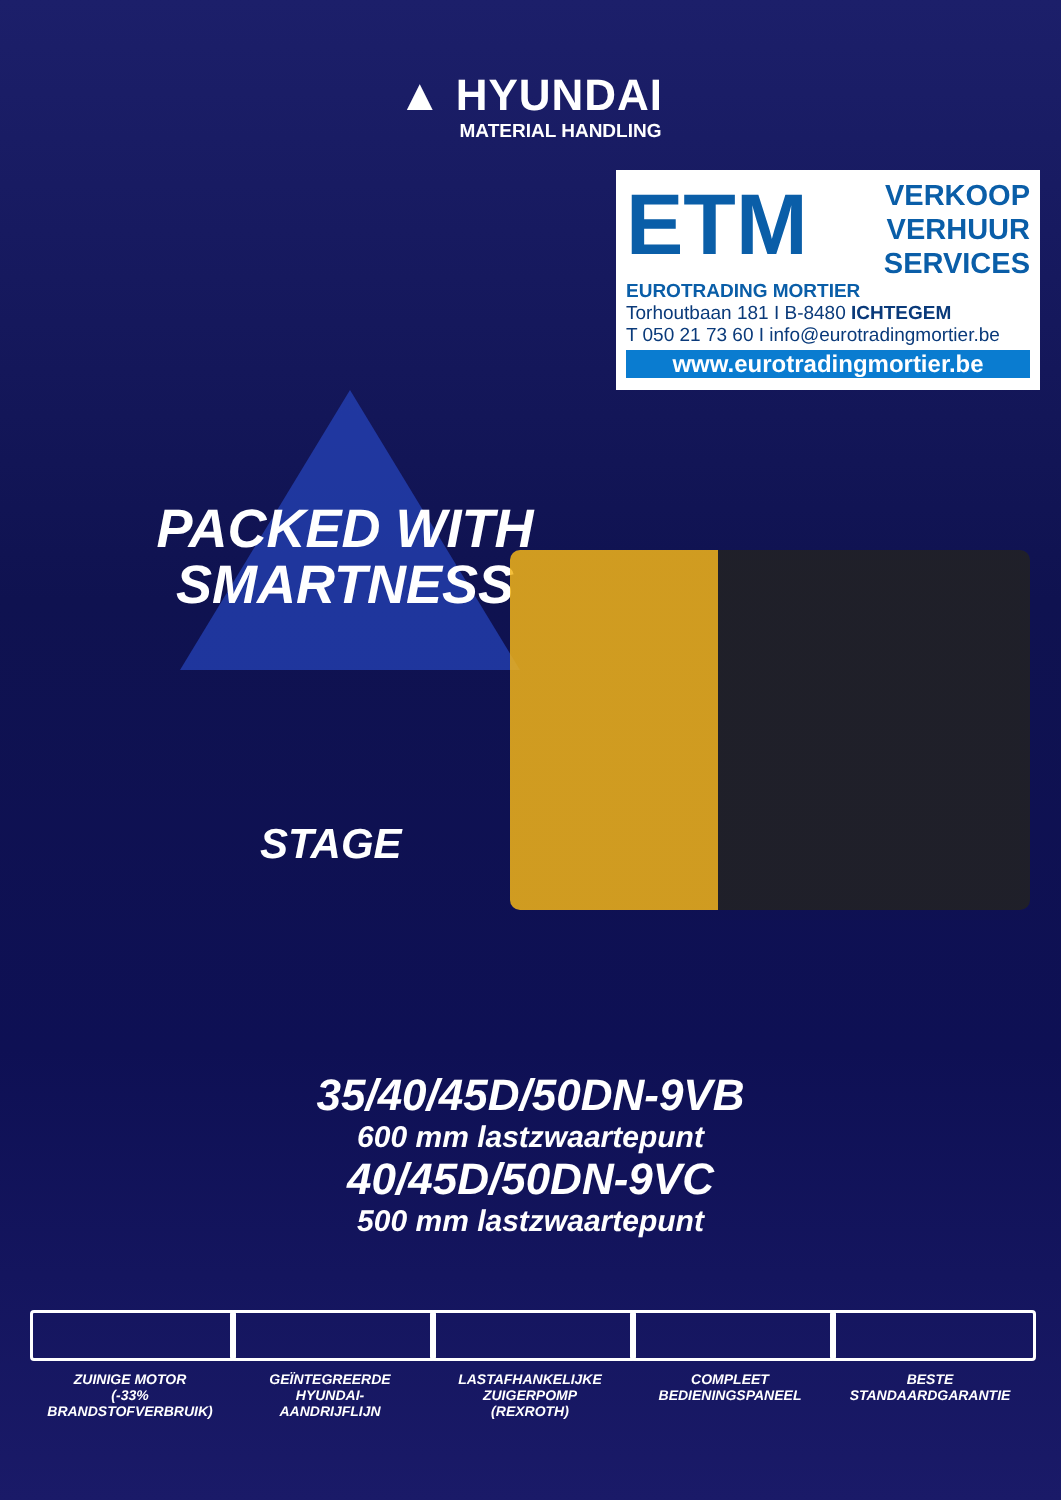▲ HYUNDAI
MATERIAL HANDLING
ETM
VERKOOP
VERHUUR
SERVICES
EUROTRADING MORTIER
Torhoutbaan 181 I B-8480 ICHTEGEM
T 050 21 73 60 I info@eurotradingmortier.be
www.eurotradingmortier.be
PACKED WITH SMARTNESS
STAGE
35/40/45D/50DN-9VB
600 mm lastzwaartepunt
40/45D/50DN-9VC
500 mm lastzwaartepunt
ZUINIGE MOTOR
(-33% BRANDSTOFVERBRUIK)
GEÏNTEGREERDE
HYUNDAI-
AANDRIJFLIJN
LASTAFHANKELIJKE
ZUIGERPOMP
(REXROTH)
COMPLEET
BEDIENINGSPANEEL
BESTE
STANDAARDGARANTIE